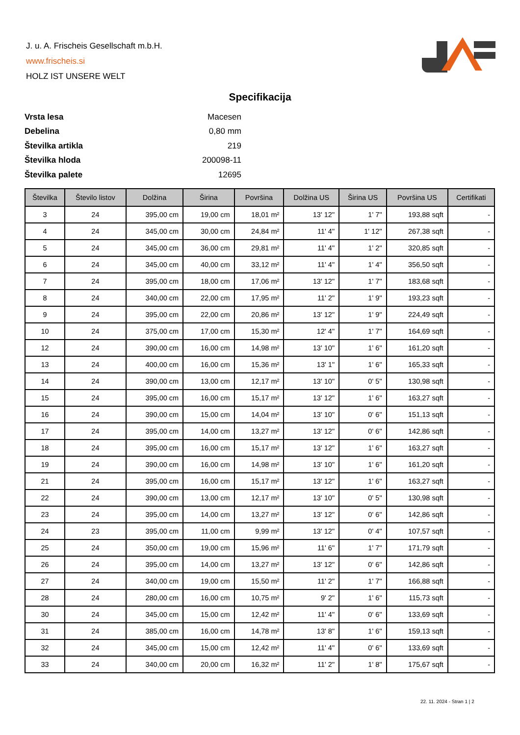J. u. A. Frischeis Gesellschaft m.b.H.
www.frischeis.si
HOLZ IST UNSERE WELT
Specifikacija
| Vrsta lesa | Macesen |
| Debelina | 0,80 mm |
| Številka artikla | 219 |
| Številka hloda | 200098-11 |
| Številka palete | 12695 |
| Številka | Število listov | Dolžina | Širina | Površina | Dolžina US | Širina US | Površina US | Certifikati |
| --- | --- | --- | --- | --- | --- | --- | --- | --- |
| 3 | 24 | 395,00 cm | 19,00 cm | 18,01 m² | 13' 12'' | 1' 7'' | 193,88 sqft | - |
| 4 | 24 | 345,00 cm | 30,00 cm | 24,84 m² | 11' 4'' | 1' 12'' | 267,38 sqft | - |
| 5 | 24 | 345,00 cm | 36,00 cm | 29,81 m² | 11' 4'' | 1' 2'' | 320,85 sqft | - |
| 6 | 24 | 345,00 cm | 40,00 cm | 33,12 m² | 11' 4'' | 1' 4'' | 356,50 sqft | - |
| 7 | 24 | 395,00 cm | 18,00 cm | 17,06 m² | 13' 12'' | 1' 7'' | 183,68 sqft | - |
| 8 | 24 | 340,00 cm | 22,00 cm | 17,95 m² | 11' 2'' | 1' 9'' | 193,23 sqft | - |
| 9 | 24 | 395,00 cm | 22,00 cm | 20,86 m² | 13' 12'' | 1' 9'' | 224,49 sqft | - |
| 10 | 24 | 375,00 cm | 17,00 cm | 15,30 m² | 12' 4'' | 1' 7'' | 164,69 sqft | - |
| 12 | 24 | 390,00 cm | 16,00 cm | 14,98 m² | 13' 10'' | 1' 6'' | 161,20 sqft | - |
| 13 | 24 | 400,00 cm | 16,00 cm | 15,36 m² | 13' 1'' | 1' 6'' | 165,33 sqft | - |
| 14 | 24 | 390,00 cm | 13,00 cm | 12,17 m² | 13' 10'' | 0' 5'' | 130,98 sqft | - |
| 15 | 24 | 395,00 cm | 16,00 cm | 15,17 m² | 13' 12'' | 1' 6'' | 163,27 sqft | - |
| 16 | 24 | 390,00 cm | 15,00 cm | 14,04 m² | 13' 10'' | 0' 6'' | 151,13 sqft | - |
| 17 | 24 | 395,00 cm | 14,00 cm | 13,27 m² | 13' 12'' | 0' 6'' | 142,86 sqft | - |
| 18 | 24 | 395,00 cm | 16,00 cm | 15,17 m² | 13' 12'' | 1' 6'' | 163,27 sqft | - |
| 19 | 24 | 390,00 cm | 16,00 cm | 14,98 m² | 13' 10'' | 1' 6'' | 161,20 sqft | - |
| 21 | 24 | 395,00 cm | 16,00 cm | 15,17 m² | 13' 12'' | 1' 6'' | 163,27 sqft | - |
| 22 | 24 | 390,00 cm | 13,00 cm | 12,17 m² | 13' 10'' | 0' 5'' | 130,98 sqft | - |
| 23 | 24 | 395,00 cm | 14,00 cm | 13,27 m² | 13' 12'' | 0' 6'' | 142,86 sqft | - |
| 24 | 23 | 395,00 cm | 11,00 cm | 9,99 m² | 13' 12'' | 0' 4'' | 107,57 sqft | - |
| 25 | 24 | 350,00 cm | 19,00 cm | 15,96 m² | 11' 6'' | 1' 7'' | 171,79 sqft | - |
| 26 | 24 | 395,00 cm | 14,00 cm | 13,27 m² | 13' 12'' | 0' 6'' | 142,86 sqft | - |
| 27 | 24 | 340,00 cm | 19,00 cm | 15,50 m² | 11' 2'' | 1' 7'' | 166,88 sqft | - |
| 28 | 24 | 280,00 cm | 16,00 cm | 10,75 m² | 9' 2'' | 1' 6'' | 115,73 sqft | - |
| 30 | 24 | 345,00 cm | 15,00 cm | 12,42 m² | 11' 4'' | 0' 6'' | 133,69 sqft | - |
| 31 | 24 | 385,00 cm | 16,00 cm | 14,78 m² | 13' 8'' | 1' 6'' | 159,13 sqft | - |
| 32 | 24 | 345,00 cm | 15,00 cm | 12,42 m² | 11' 4'' | 0' 6'' | 133,69 sqft | - |
| 33 | 24 | 340,00 cm | 20,00 cm | 16,32 m² | 11' 2'' | 1' 8'' | 175,67 sqft | - |
22. 11. 2024 - Stran 1 | 2